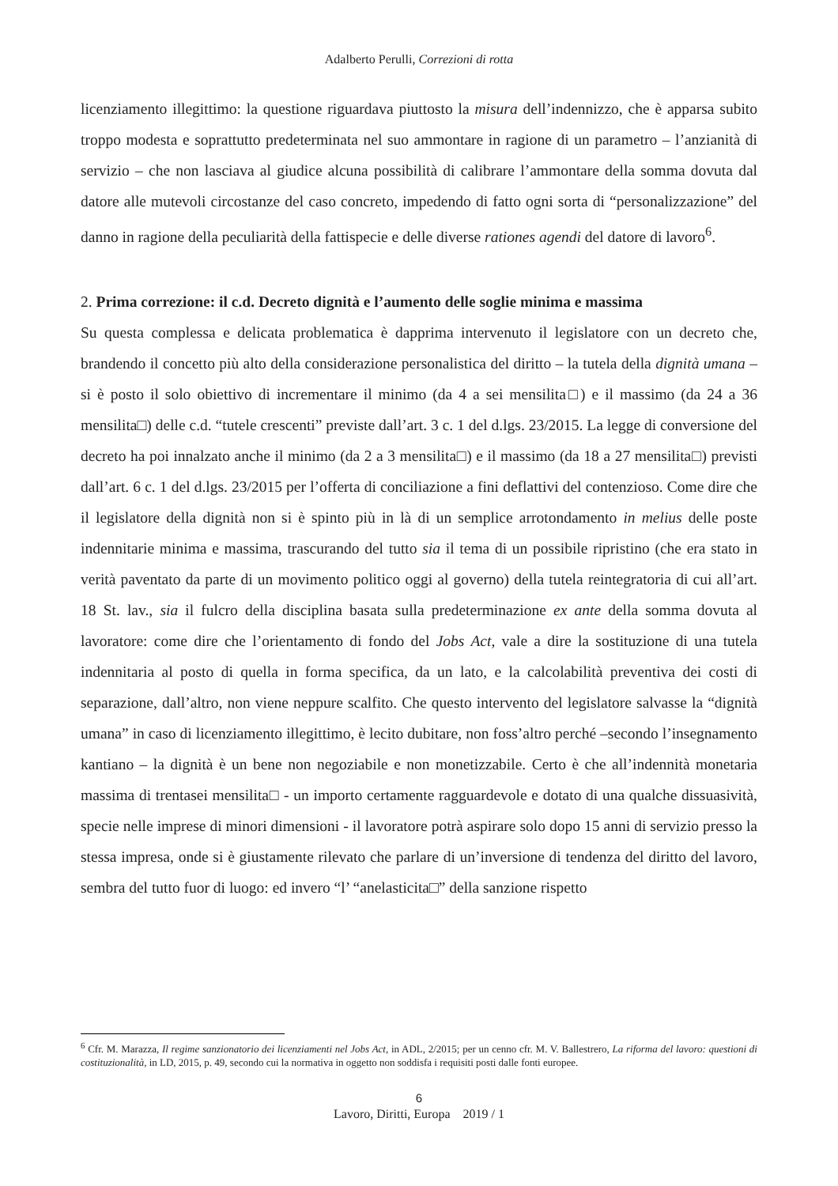Adalberto Perulli, Correzioni di rotta
licenziamento illegittimo: la questione riguardava piuttosto la misura dell’indennizzo, che è apparsa subito troppo modesta e soprattutto predeterminata nel suo ammontare in ragione di un parametro – l’anzianità di servizio – che non lasciava al giudice alcuna possibilità di calibrare l’ammontare della somma dovuta dal datore alle mutevoli circostanze del caso concreto, impedendo di fatto ogni sorta di “personalizzazione” del danno in ragione della peculiarità della fattispecie e delle diverse rationes agendi del datore di lavoro<sup>6</sup>.
2. Prima correzione: il c.d. Decreto dignità e l’aumento delle soglie minima e massima
Su questa complessa e delicata problematica è dapprima intervenuto il legislatore con un decreto che, brandendo il concetto più alto della considerazione personalistica del diritto – la tutela della dignità umana – si è posto il solo obiettivo di incrementare il minimo (da 4 a sei mensilita□) e il massimo (da 24 a 36 mensilita□) delle c.d. “tutele crescenti” previste dall’art. 3 c. 1 del d.lgs. 23/2015. La legge di conversione del decreto ha poi innalzato anche il minimo (da 2 a 3 mensilita□) e il massimo (da 18 a 27 mensilita□) previsti dall’art. 6 c. 1 del d.lgs. 23/2015 per l’offerta di conciliazione a fini deflattivi del contenzioso. Come dire che il legislatore della dignità non si è spinto più in là di un semplice arrotondamento in melius delle poste indennitarie minima e massima, trascurando del tutto sia il tema di un possibile ripristino (che era stato in verità paventato da parte di un movimento politico oggi al governo) della tutela reintegratoria di cui all’art. 18 St. lav., sia il fulcro della disciplina basata sulla predeterminazione ex ante della somma dovuta al lavoratore: come dire che l’orientamento di fondo del Jobs Act, vale a dire la sostituzione di una tutela indennitaria al posto di quella in forma specifica, da un lato, e la calcolabilità preventiva dei costi di separazione, dall’altro, non viene neppure scalfito. Che questo intervento del legislatore salvasse la “dignità umana” in caso di licenziamento illegittimo, è lecito dubitare, non foss’altro perché –secondo l’insegnamento kantiano – la dignità è un bene non negoziabile e non monetizzabile. Certo è che all’indennità monetaria massima di trentasei mensilita□ - un importo certamente ragguardevole e dotato di una qualche dissuasività, specie nelle imprese di minori dimensioni - il lavoratore potrà aspirare solo dopo 15 anni di servizio presso la stessa impresa, onde si è giustamente rilevato che parlare di un’inversione di tendenza del diritto del lavoro, sembra del tutto fuor di luogo: ed invero “l’ “anelasticita□” della sanzione rispetto
<sup>6</sup> Cfr. M. Marazza, Il regime sanzionatorio dei licenziamenti nel Jobs Act, in ADL, 2/2015; per un cenno cfr. M. V. Ballestrero, La riforma del lavoro: questioni di costituzionalità, in LD, 2015, p. 49, secondo cui la normativa in oggetto non soddisfa i requisiti posti dalle fonti europee.
6
Lavoro, Diritti, Europa 2019 / 1